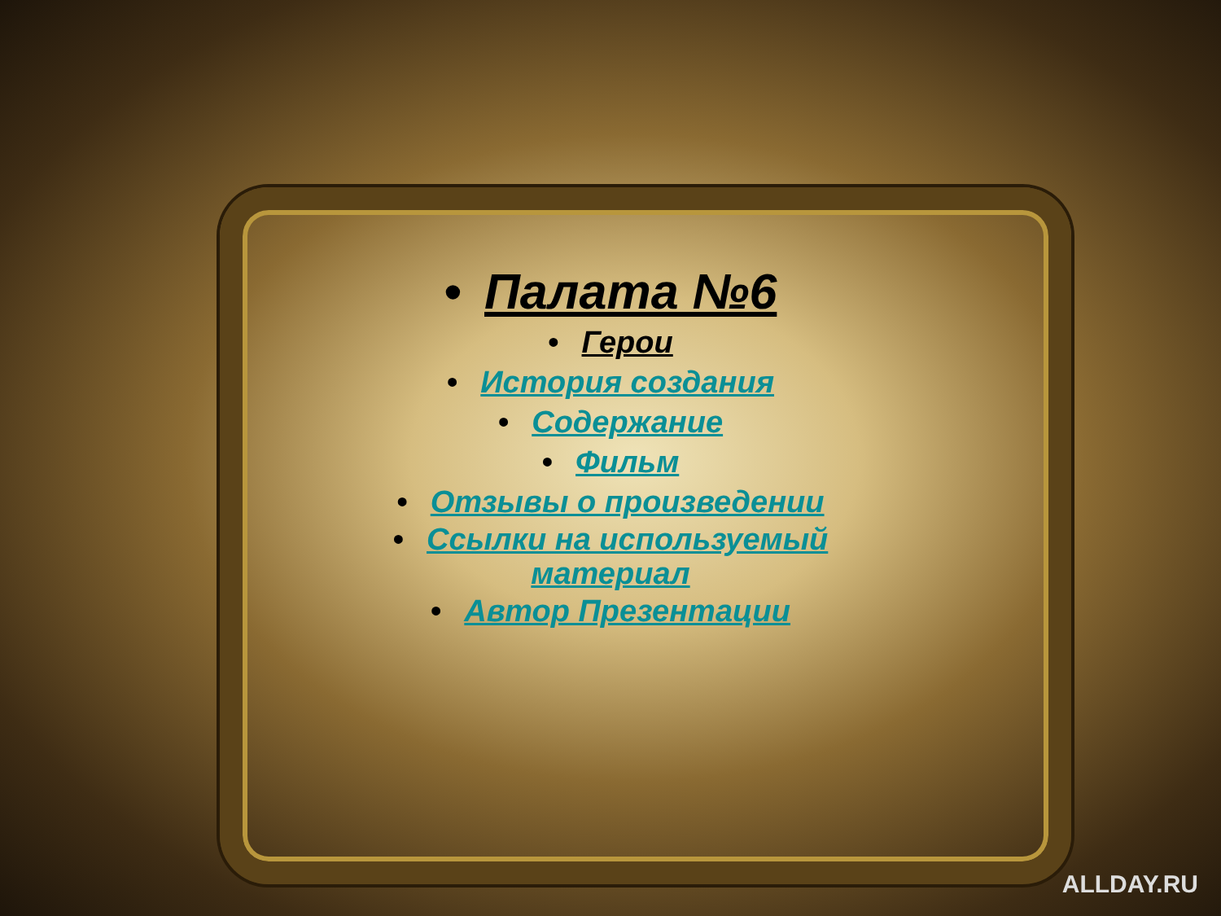• Палата №6
• Герои
• История создания
• Содержание
• Фильм
• Отзывы о произведении
• Ссылки на используемый
материал
• Автор Презентации
ALLDAY.RU